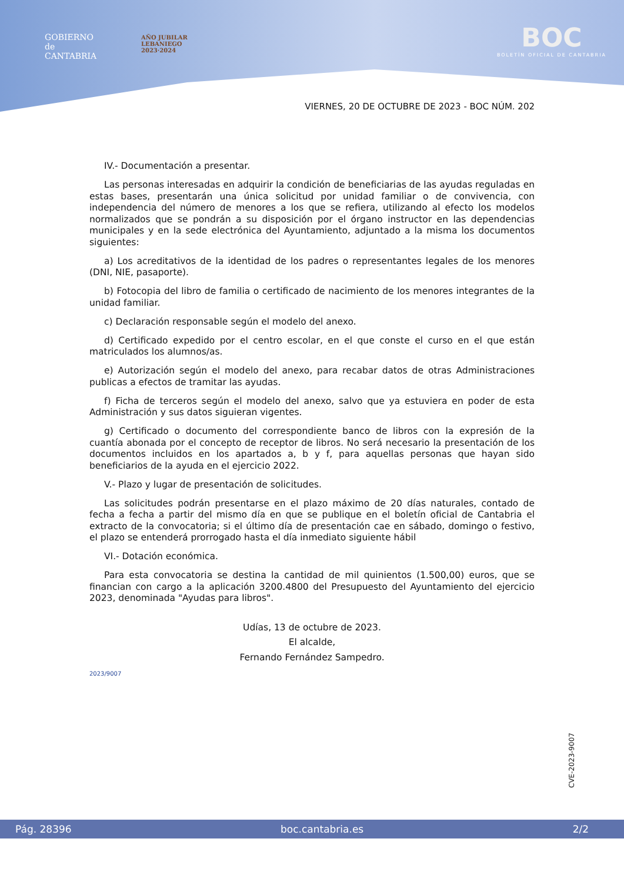GOBIERNO
de
CANTABRIA
AÑO JUBILAR
LEBANIEGO
2023·2024
BOC
BOLETÍN OFICIAL DE CANTABRIA
VIERNES, 20 DE OCTUBRE DE 2023 - BOC NÚM. 202
IV.- Documentación a presentar.
Las personas interesadas en adquirir la condición de beneficiarias de las ayudas reguladas en estas bases, presentarán una única solicitud por unidad familiar o de convivencia, con independencia del número de menores a los que se refiera, utilizando al efecto los modelos normalizados que se pondrán a su disposición por el órgano instructor en las dependencias municipales y en la sede electrónica del Ayuntamiento, adjuntado a la misma los documentos siguientes:
a) Los acreditativos de la identidad de los padres o representantes legales de los menores (DNI, NIE, pasaporte).
b) Fotocopia del libro de familia o certificado de nacimiento de los menores integrantes de la unidad familiar.
c) Declaración responsable según el modelo del anexo.
d) Certificado expedido por el centro escolar, en el que conste el curso en el que están matriculados los alumnos/as.
e) Autorización según el modelo del anexo, para recabar datos de otras Administraciones publicas a efectos de tramitar las ayudas.
f) Ficha de terceros según el modelo del anexo, salvo que ya estuviera en poder de esta Administración y sus datos siguieran vigentes.
g) Certificado o documento del correspondiente banco de libros con la expresión de la cuantía abonada por el concepto de receptor de libros. No será necesario la presentación de los documentos incluidos en los apartados a, b y f, para aquellas personas que hayan sido beneficiarios de la ayuda en el ejercicio 2022.
V.- Plazo y lugar de presentación de solicitudes.
Las solicitudes podrán presentarse en el plazo máximo de 20 días naturales, contado de fecha a fecha a partir del mismo día en que se publique en el boletín oficial de Cantabria el extracto de la convocatoria; si el último día de presentación cae en sábado, domingo o festivo, el plazo se entenderá prorrogado hasta el día inmediato siguiente hábil
VI.- Dotación económica.
Para esta convocatoria se destina la cantidad de mil quinientos (1.500,00) euros, que se financian con cargo a la aplicación 3200.4800 del Presupuesto del Ayuntamiento del ejercicio 2023, denominada "Ayudas para libros".
Udías, 13 de octubre de 2023.
El alcalde,
Fernando Fernández Sampedro.
2023/9007
CVE-2023-9007
Pág. 28396 boc.cantabria.es 2/2